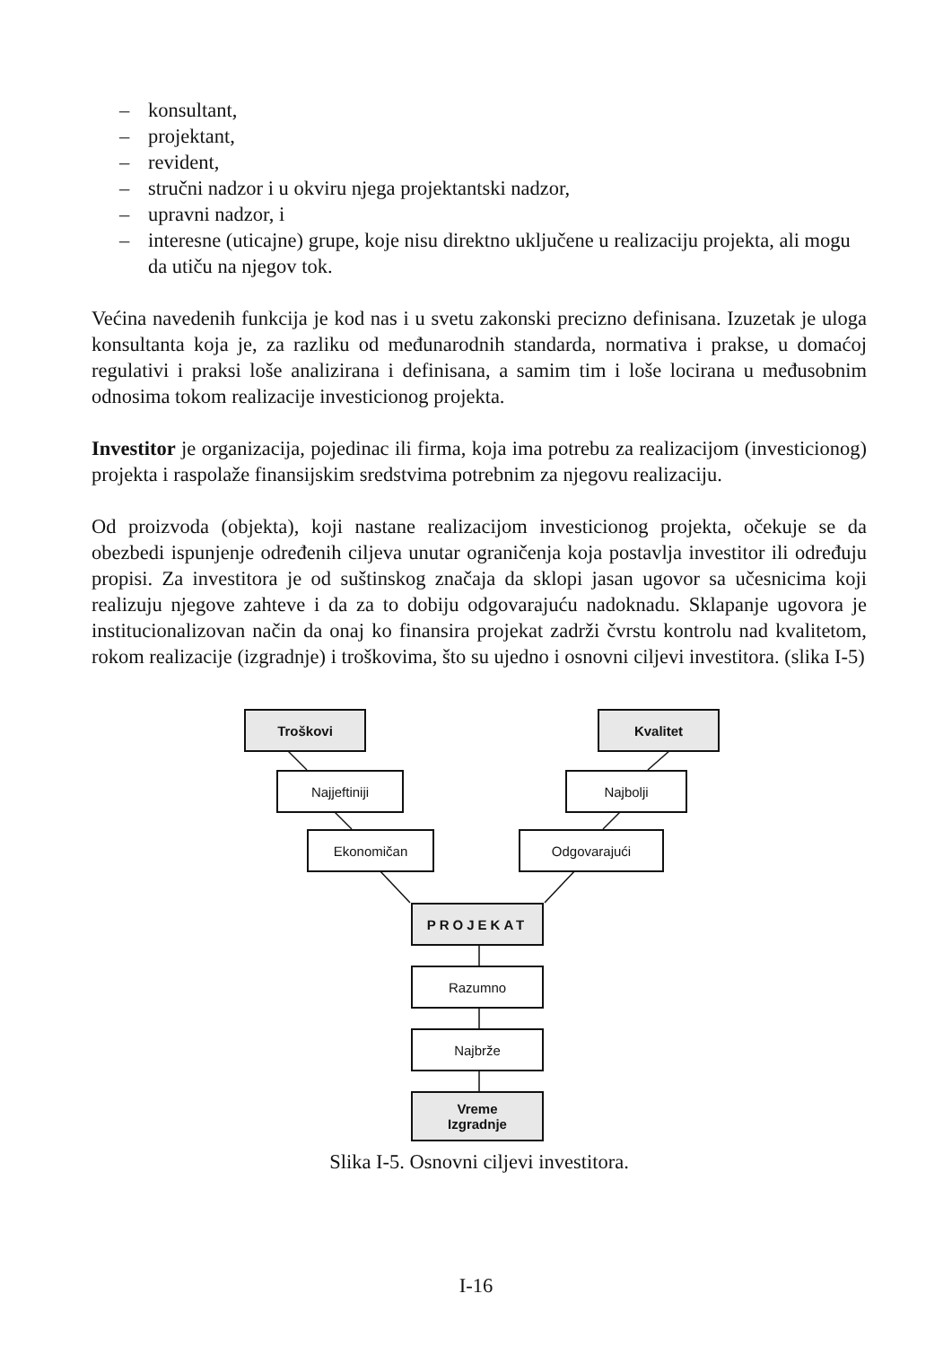– konsultant,
– projektant,
– revident,
– stručni nadzor i u okviru njega projektantski nadzor,
– upravni nadzor, i
– interesne (uticajne) grupe, koje nisu direktno uključene u realizaciju projekta, ali mogu da utiču na njegov tok.
Većina navedenih funkcija je kod nas i u svetu zakonski precizno definisana. Izuzetak je uloga konsultanta koja je, za razliku od međunarodnih standarda, normativa i prakse, u domaćoj regulativi i praksi loše analizirana i definisana, a samim tim i loše locirana u međusobnim odnosima tokom realizacije investicionog projekta.
Investitor je organizacija, pojedinac ili firma, koja ima potrebu za realizacijom (investicionog) projekta i raspolaže finansijskim sredstvima potrebnim za njegovu realizaciju.
Od proizvoda (objekta), koji nastane realizacijom investicionog projekta, očekuje se da obezbedi ispunjenje određenih ciljeva unutar ograničenja koja postavlja investitor ili određuju propisi. Za investitora je od suštinskog značaja da sklopi jasan ugovor sa učesnicima koji realizuju njegove zahteve i da za to dobiju odgovarajuću nadoknadu. Sklapanje ugovora je institucionalizovan način da onaj ko finansira projekat zadrži čvrstu kontrolu nad kvalitetom, rokom realizacije (izgradnje) i troškovima, što su ujedno i osnovni ciljevi investitora. (slika I-5)
Troškovi Kvalitet
Najjeftiniji Najbolji
Ekonomičan Odgovarajući
PROJEKAT
Razumno
Najbrže
Vreme
Izgradnje
Slika I-5. Osnovni ciljevi investitora.
I-16